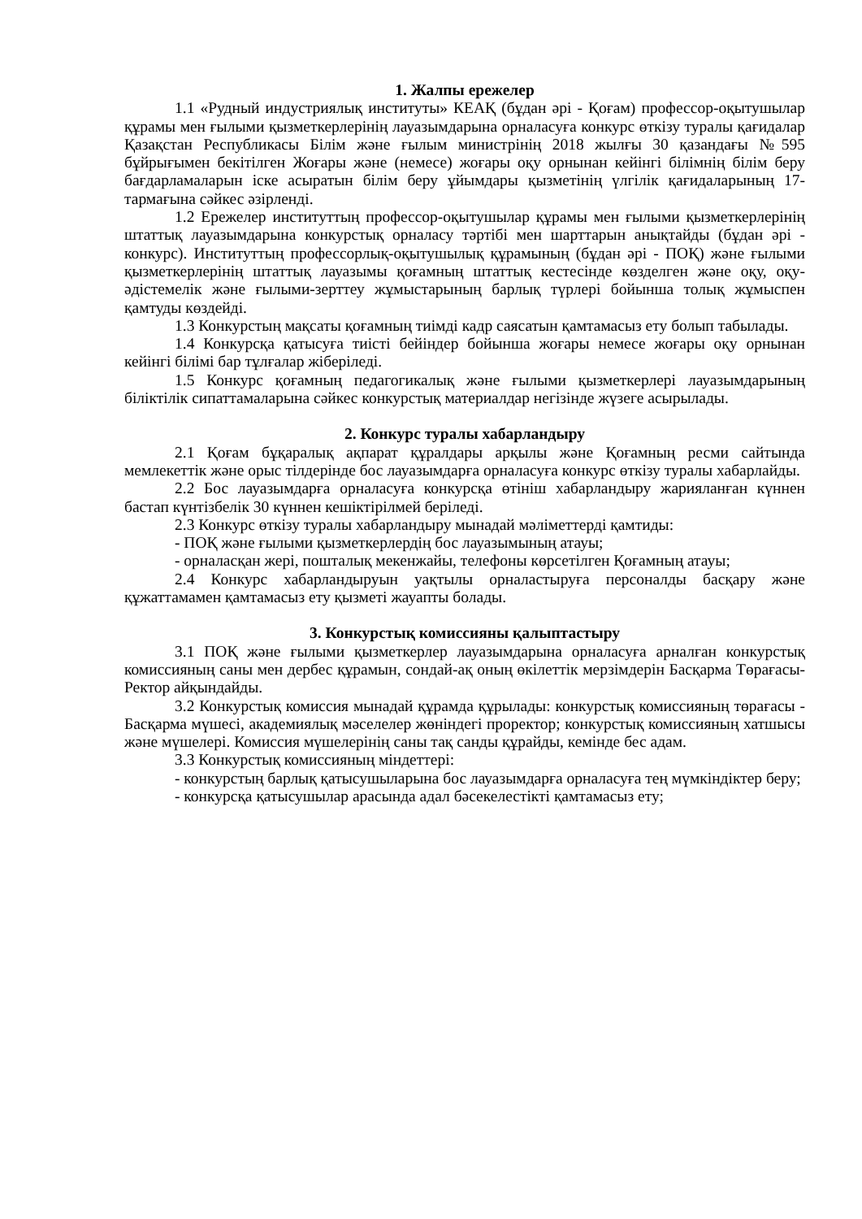1. Жалпы ережелер
1.1 «Рудный индустриялық институты» КЕАҚ (бұдан әрі - Қоғам) профессор-оқытушылар құрамы мен ғылыми қызметкерлерінің лауазымдарына орналасуға конкурс өткізу туралы қағидалар Қазақстан Республикасы Білім және ғылым министрінің 2018 жылғы 30 қазандағы №595 бұйрығымен бекітілген Жоғары және (немесе) жоғары оқу орнынан кейінгі білімнің білім беру бағдарламаларын іске асыратын білім беру ұйымдары қызметінің үлгілік қағидаларының 17-тармағына сәйкес әзірленді.
1.2 Ережелер институттың профессор-оқытушылар құрамы мен ғылыми қызметкерлерінің штаттық лауазымдарына конкурстық орналасу тәртібі мен шарттарын анықтайды (бұдан әрі - конкурс). Институттың профессорлық-оқытушылық құрамының (бұдан әрі - ПОҚ) және ғылыми қызметкерлерінің штаттық лауазымы қоғамның штаттық кестесінде көзделген және оқу, оқу-әдістемелік және ғылыми-зерттеу жұмыстарының барлық түрлері бойынша толық жұмыспен қамтуды көздейді.
1.3 Конкурстың мақсаты қоғамның тиімді кадр саясатын қамтамасыз ету болып табылады.
1.4 Конкурсқа қатысуға тиісті бейіндер бойынша жоғары немесе жоғары оқу орнынан кейінгі білімі бар тұлғалар жіберіледі.
1.5 Конкурс қоғамның педагогикалық және ғылыми қызметкерлері лауазымдарының біліктілік сипаттамаларына сәйкес конкурстық материалдар негізінде жүзеге асырылады.
2. Конкурс туралы хабарландыру
2.1 Қоғам бұқаралық ақпарат құралдары арқылы және Қоғамның ресми сайтында мемлекеттік және орыс тілдерінде бос лауазымдарға орналасуға конкурс өткізу туралы хабарлайды.
2.2 Бос лауазымдарға орналасуға конкурсқа өтініш хабарландыру жарияланған күннен бастап күнтізбелік 30 күннен кешіктірілмей беріледі.
2.3 Конкурс өткізу туралы хабарландыру мынадай мәліметтерді қамтиды:
- ПОҚ және ғылыми қызметкерлердің бос лауазымының атауы;
- орналасқан жері, пошталық мекенжайы, телефоны көрсетілген Қоғамның атауы;
2.4 Конкурс хабарландыруын уақтылы орналастыруға персоналды басқару және құжаттамамен қамтамасыз ету қызметі жауапты болады.
3. Конкурстық комиссияны қалыптастыру
3.1 ПОҚ және ғылыми қызметкерлер лауазымдарына орналасуға арналған конкурстық комиссияның саны мен дербес құрамын, сондай-ақ оның өкілеттік мерзімдерін Басқарма Төрағасы-Ректор айқындайды.
3.2 Конкурстық комиссия мынадай құрамда құрылады: конкурстық комиссияның төрағасы - Басқарма мүшесі, академиялық мәселелер жөніндегі проректор; конкурстық комиссияның хатшысы және мүшелері. Комиссия мүшелерінің саны тақ санды құрайды, кемінде бес адам.
3.3 Конкурстық комиссияның міндеттері:
- конкурстың барлық қатысушыларына бос лауазымдарға орналасуға тең мүмкіндіктер беру;
- конкурсқа қатысушылар арасында адал бәсекелестікті қамтамасыз ету;